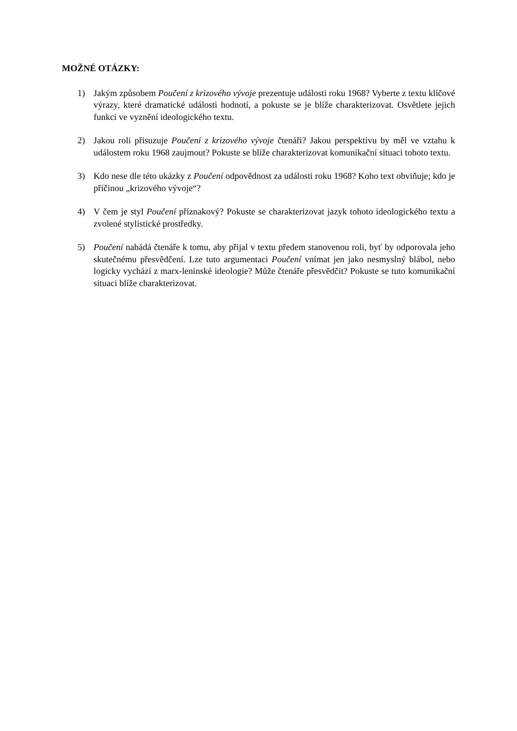MOŽNÉ OTÁZKY:
1) Jakým způsobem Poučení z krizového vývoje prezentuje události roku 1968? Vyberte z textu klíčové výrazy, které dramatické události hodnotí, a pokuste se je blíže charakterizovat. Osvětlete jejich funkci ve vyznění ideologického textu.
2) Jakou roli přisuzuje Poučení z krizového vývoje čtenáři? Jakou perspektivu by měl ve vztahu k událostem roku 1968 zaujmout? Pokuste se blíže charakterizovat komunikační situaci tohoto textu.
3) Kdo nese dle této ukázky z Poučení odpovědnost za události roku 1968? Koho text obviňuje; kdo je příčinou „krizového vývoje“?
4) V čem je styl Poučení příznakový? Pokuste se charakterizovat jazyk tohoto ideologického textu a zvolené stylistické prostředky.
5) Poučení nabádá čtenáře k tomu, aby přijal v textu předem stanovenou roli, byť by odporovala jeho skutečnému přesvědčení. Lze tuto argumentaci Poučení vnímat jen jako nesmyslný blábol, nebo logicky vychází z marx-leninské ideologie? Může čtenáře přesvědčit? Pokuste se tuto komunikační situaci blíže charakterizovat.